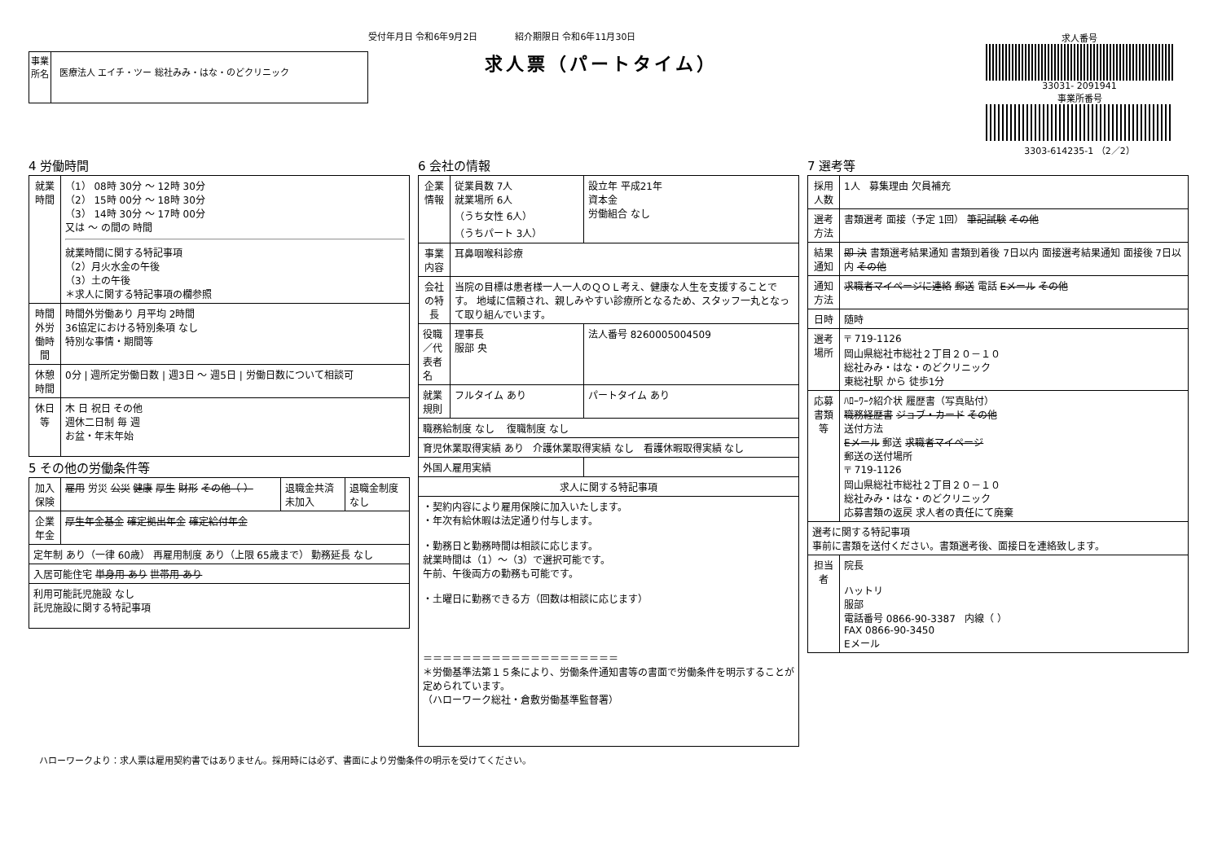受付年月日 令和6年9月2日 紹介期限日 令和6年11月30日
事業所名
医療法人 エイチ・ツー 総社みみ・はな・のどクリニック
求人票（パートタイム）
求人番号
33031- 2091941
事業所番号
3303-614235-1 （2／2）
4 労働時間
| 就業時間 | （1） 08時 30分 ～ 12時 30分 （2） 15時 00分 ～ 18時 30分 （3） 14時 30分 ～ 17時 00分 又は ～ の間の 時間 就業時間に関する特記事項 （2）月火水金の午後 （3）土の午後 ＊求人に関する特記事項の欄参照 |
| 時間外労働時間 | 時間外労働あり 月平均 2時間 36協定における特別条項 なし 特別な事情・期間等 |
| 休憩時間 | 0分 / 週所定労働日数 / 週3日 ～ 週5日 / 労働日数について相談可 |
| 休日等 | 木 日 祝日 その他 週休二日制 毎 週 お盆・年末年始 |
5 その他の労働条件等
| 加入保険 | 雇用 労災 公災 健康 厚生 財形 その他（ ） | 退職金共済 未加入 | 退職金制度 なし |
| 企業年金 | 厚生年金基金 確定拠出年金 確定給付年金 | | |
| 定年制 あり（一律 60歳） 再雇用制度 あり（上限 65歳まで） 勤務延長 なし | | | |
| 入居可能住宅 単身用 あり 世帯用 あり | | | |
| 利用可能託児施設 なし 託児施設に関する特記事項 | | | |
6 会社の情報
| 企業情報 | 従業員数 7人 就業場所 6人 （うち女性 6人） （うちパート 3人） | 設立年 平成21年 資本金 労働組合 なし |
| 事業内容 | 耳鼻咽喉科診療 | |
| 会社の特長 | 当院の目標は患者様一人一人のＱＯＬ考え、健康な人生を支援することです。 地域に信頼され、親しみやすい診療所となるため、スタッフ一丸となって取り組んでいます。 | |
| 役職／代表者名 | 理事長 服部 央 | 法人番号 8260005004509 |
| 就業規則 | フルタイム あり | パートタイム あり |
| 職務給制度 なし 復職制度 なし | | |
| 育児休業取得実績 あり 介護休業取得実績 なし 看護休暇取得実績 なし | | |
| 外国人雇用実績 | | |
| 求人に関する特記事項 | | |
| ・契約内容により雇用保険に加入いたします。 ・年次有給休暇は法定通り付与します。 ・勤務日と勤務時間は相談に応じます。 就業時間は（1）～（3）で選択可能です。 午前、午後両方の勤務も可能です。 ・土曜日に勤務できる方（回数は相談に応じます） ＝＝＝＝＝＝＝＝＝＝＝＝＝＝＝＝＝＝＝＝ ＊労働基準法第１５条により、労働条件通知書等の書面で労働条件を明示することが定められています。 （ハローワーク総社・倉敷労働基準監督署） | | |
7 選考等
| 採用人数 | 1人 募集理由 欠員補充 |
| 選考方法 | 書類選考 面接（予定 1回） 筆記試験 その他 |
| 結果通知 | 即 決 書類選考結果通知 書類到着後 7日以内 面接選考結果通知 面接後 7日以内 その他 |
| 通知方法 | 求職者マイページに連絡 郵送 電話 Eメール その他 |
| 日時 | 随時 |
| 選考場所 | 〒 719-1126 岡山県総社市総社２丁目２０－１０ 総社みみ・はな・のどクリニック 東総社駅 から 徒歩1分 |
| 応募書類等 | ﾊﾛｰﾜｰｸ紹介状 履歴書（写真貼付） 職務経歴書 ジョブ・カード その他 送付方法 Eメール 郵送 求職者マイページ 郵送の送付場所 〒 719-1126 岡山県総社市総社２丁目２０－１０ 総社みみ・はな・のどクリニック 応募書類の返戻 求人者の責任にて廃棄 |
| 選考に関する特記事項 事前に書類を送付ください。書類選考後、面接日を連絡致します。 | |
| 担当者 | 院長 ハットリ 服部 電話番号 0866-90-3387 内線（ ） FAX 0866-90-3450 Eメール |
ハローワークより：求人票は雇用契約書ではありません。採用時には必ず、書面により労働条件の明示を受けてください。